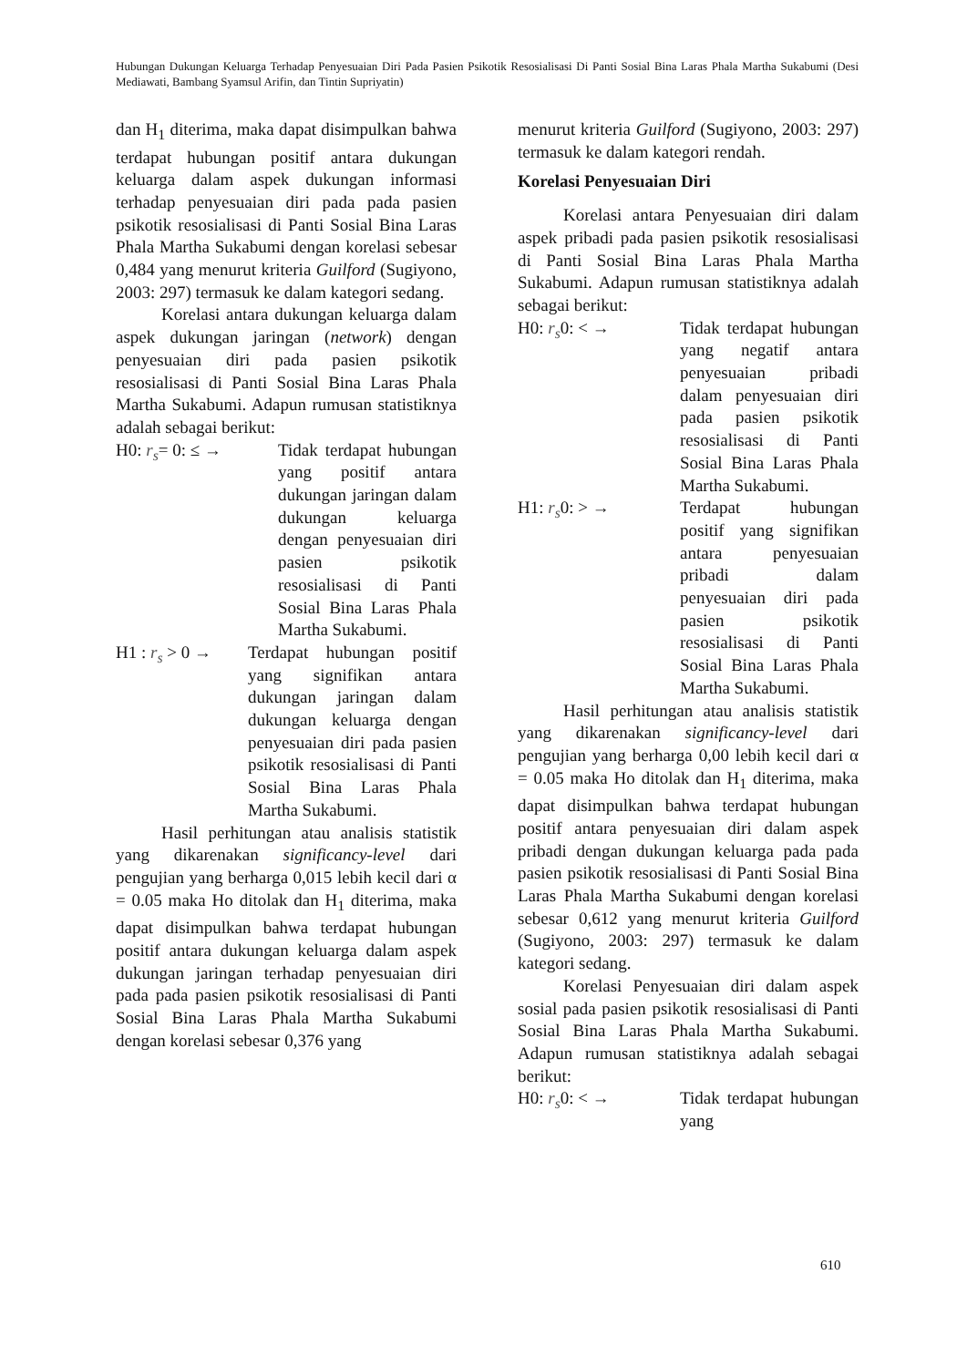Hubungan Dukungan Keluarga Terhadap Penyesuaian Diri Pada Pasien Psikotik Resosialisasi Di Panti Sosial Bina Laras Phala Martha Sukabumi (Desi Mediawati, Bambang Syamsul Arifin, dan Tintin Supriyatin)
dan H<sub>1</sub> diterima, maka dapat disimpulkan bahwa terdapat hubungan positif antara dukungan keluarga dalam aspek dukungan informasi terhadap penyesuaian diri pada pada pasien psikotik resosialisasi di Panti Sosial Bina Laras Phala Martha Sukabumi dengan korelasi sebesar 0,484 yang menurut kriteria Guilford (Sugiyono, 2003: 297) termasuk ke dalam kategori sedang.
Korelasi antara dukungan keluarga dalam aspek dukungan jaringan (network) dengan penyesuaian diri pada pasien psikotik resosialisasi di Panti Sosial Bina Laras Phala Martha Sukabumi. Adapun rumusan statistiknya adalah sebagai berikut:
H0: r<sub>s</sub>= 0: ≤ → Tidak terdapat hubungan yang positif antara dukungan jaringan dalam dukungan keluarga dengan penyesuaian diri pasien psikotik resosialisasi di Panti Sosial Bina Laras Phala Martha Sukabumi.
H1 : r<sub>s</sub> > 0 → Terdapat hubungan positif yang signifikan antara dukungan jaringan dalam dukungan keluarga dengan penyesuaian diri pada pasien psikotik resosialisasi di Panti Sosial Bina Laras Phala Martha Sukabumi.
Hasil perhitungan atau analisis statistik yang dikarenakan significancy-level dari pengujian yang berharga 0,015 lebih kecil dari α = 0.05 maka Ho ditolak dan H<sub>1</sub> diterima, maka dapat disimpulkan bahwa terdapat hubungan positif antara dukungan keluarga dalam aspek dukungan jaringan terhadap penyesuaian diri pada pada pasien psikotik resosialisasi di Panti Sosial Bina Laras Phala Martha Sukabumi dengan korelasi sebesar 0,376 yang
menurut kriteria Guilford (Sugiyono, 2003: 297) termasuk ke dalam kategori rendah.
Korelasi Penyesuaian Diri
Korelasi antara Penyesuaian diri dalam aspek pribadi pada pasien psikotik resosialisasi di Panti Sosial Bina Laras Phala Martha Sukabumi. Adapun rumusan statistiknya adalah sebagai berikut:
H0: r<sub>s</sub>0: < → Tidak terdapat hubungan yang negatif antara penyesuaian pribadi dalam penyesuaian diri pada pasien psikotik resosialisasi di Panti Sosial Bina Laras Phala Martha Sukabumi.
H1: r<sub>s</sub>0: > → Terdapat hubungan positif yang signifikan antara penyesuaian pribadi dalam penyesuaian diri pada pasien psikotik resosialisasi di Panti Sosial Bina Laras Phala Martha Sukabumi.
Hasil perhitungan atau analisis statistik yang dikarenakan significancy-level dari pengujian yang berharga 0,00 lebih kecil dari α = 0.05 maka Ho ditolak dan H<sub>1</sub> diterima, maka dapat disimpulkan bahwa terdapat hubungan positif antara penyesuaian diri dalam aspek pribadi dengan dukungan keluarga pada pada pasien psikotik resosialisasi di Panti Sosial Bina Laras Phala Martha Sukabumi dengan korelasi sebesar 0,612 yang menurut kriteria Guilford (Sugiyono, 2003: 297) termasuk ke dalam kategori sedang.
Korelasi Penyesuaian diri dalam aspek sosial pada pasien psikotik resosialisasi di Panti Sosial Bina Laras Phala Martha Sukabumi. Adapun rumusan statistiknya adalah sebagai berikut:
H0: r<sub>s</sub>0: < → Tidak terdapat hubungan yang
610